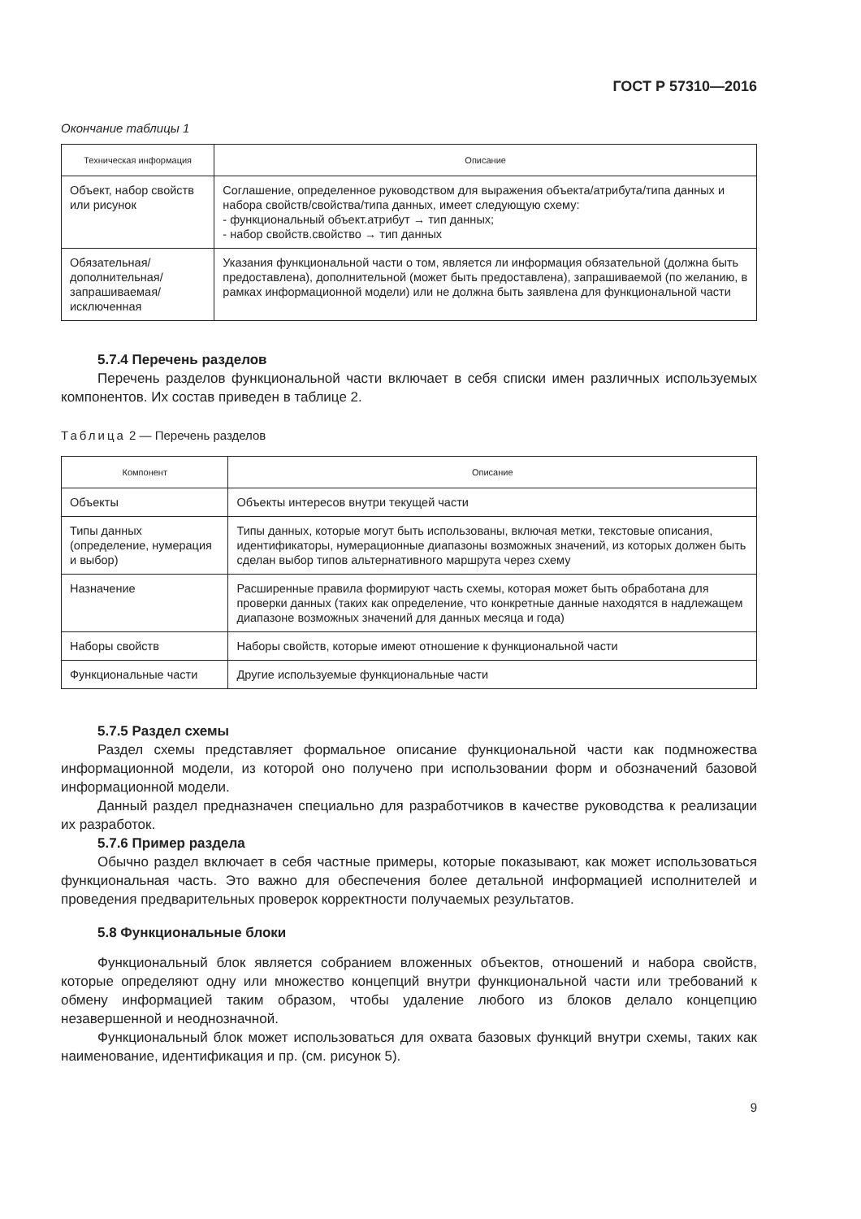ГОСТ Р 57310—2016
Окончание таблицы 1
| Техническая информация | Описание |
| --- | --- |
| Объект, набор свойств или рисунок | Соглашение, определенное руководством для выражения объекта/атрибута/типа данных и набора свойств/свойства/типа данных, имеет следующую схему: - функциональный объект.атрибут → тип данных; - набор свойств.свойство → тип данных |
| Обязательная/ дополнительная/ запрашиваемая/ исключенная | Указания функциональной части о том, является ли информация обязательной (должна быть предоставлена), дополнительной (может быть предоставлена), запрашиваемой (по желанию, в рамках информационной модели) или не должна быть заявлена для функциональной части |
5.7.4 Перечень разделов
Перечень разделов функциональной части включает в себя списки имен различных используемых компонентов. Их состав приведен в таблице 2.
Таблица 2 — Перечень разделов
| Компонент | Описание |
| --- | --- |
| Объекты | Объекты интересов внутри текущей части |
| Типы данных (определение, нумерация и выбор) | Типы данных, которые могут быть использованы, включая метки, текстовые описания, идентификаторы, нумерационные диапазоны возможных значений, из которых должен быть сделан выбор типов альтернативного маршрута через схему |
| Назначение | Расширенные правила формируют часть схемы, которая может быть обработана для проверки данных (таких как определение, что конкретные данные находятся в надлежащем диапазоне возможных значений для данных месяца и года) |
| Наборы свойств | Наборы свойств, которые имеют отношение к функциональной части |
| Функциональные части | Другие используемые функциональные части |
5.7.5 Раздел схемы
Раздел схемы представляет формальное описание функциональной части как подмножества информационной модели, из которой оно получено при использовании форм и обозначений базовой информационной модели.
Данный раздел предназначен специально для разработчиков в качестве руководства к реализации их разработок.
5.7.6 Пример раздела
Обычно раздел включает в себя частные примеры, которые показывают, как может использоваться функциональная часть. Это важно для обеспечения более детальной информацией исполнителей и проведения предварительных проверок корректности получаемых результатов.
5.8 Функциональные блоки
Функциональный блок является собранием вложенных объектов, отношений и набора свойств, которые определяют одну или множество концепций внутри функциональной части или требований к обмену информацией таким образом, чтобы удаление любого из блоков делало концепцию незавершенной и неоднозначной.
Функциональный блок может использоваться для охвата базовых функций внутри схемы, таких как наименование, идентификация и пр. (см. рисунок 5).
9